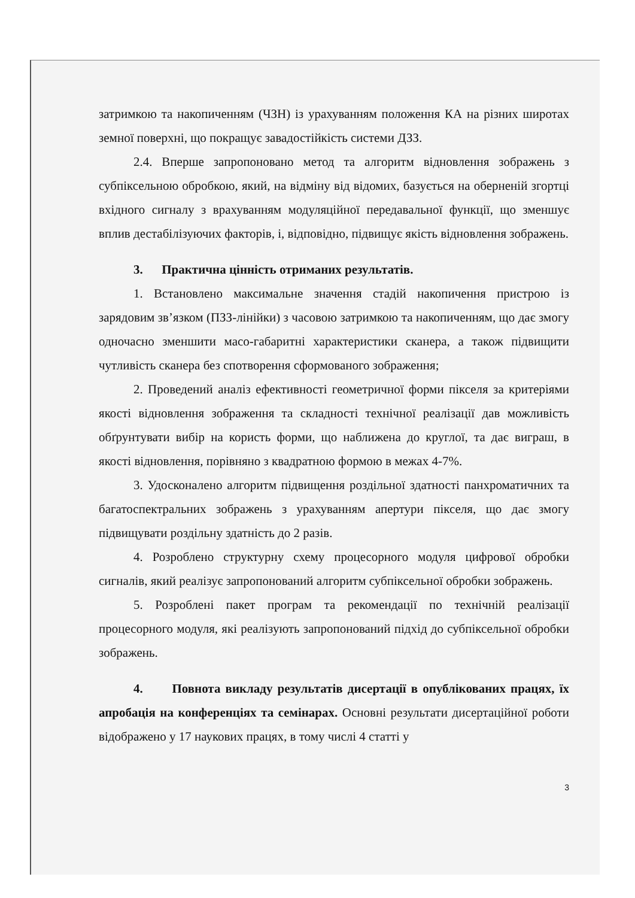затримкою та накопиченням (ЧЗН) із урахуванням положення КА на різних широтах земної поверхні, що покращує завадостійкість системи ДЗЗ.
2.4. Вперше запропоновано метод та алгоритм відновлення зображень з субпіксельною обробкою, який, на відміну від відомих, базується на оберненій згортці вхідного сигналу з врахуванням модуляційної передавальної функції, що зменшує вплив дестабілізуючих факторів, і, відповідно, підвищує якість відновлення зображень.
3. Практична цінність отриманих результатів.
1. Встановлено максимальне значення стадій накопичення пристрою із зарядовим зв’язком (ПЗЗ-лінійки) з часовою затримкою та накопиченням, що дає змогу одночасно зменшити масо-габаритні характеристики сканера, а також підвищити чутливість сканера без спотворення сформованого зображення;
2. Проведений аналіз ефективності геометричної форми пікселя за критеріями якості відновлення зображення та складності технічної реалізації дав можливість обґрунтувати вибір на користь форми, що наближена до круглої, та дає виграш, в якості відновлення, порівняно з квадратною формою в межах 4-7%.
3. Удосконалено алгоритм підвищення роздільної здатності панхроматичних та багатоспектральних зображень з урахуванням апертури пікселя, що дає змогу підвищувати роздільну здатність до 2 разів.
4. Розроблено структурну схему процесорного модуля цифрової обробки сигналів, який реалізує запропонований алгоритм субпіксельної обробки зображень.
5. Розроблені пакет програм та рекомендації по технічній реалізації процесорного модуля, які реалізують запропонований підхід до субпіксельної обробки зображень.
4. Повнота викладу результатів дисертації в опублікованих працях, їх апробація на конференціях та семінарах. Основні результати дисертаційної роботи відображено у 17 наукових працях, в тому числі 4 статті у
3